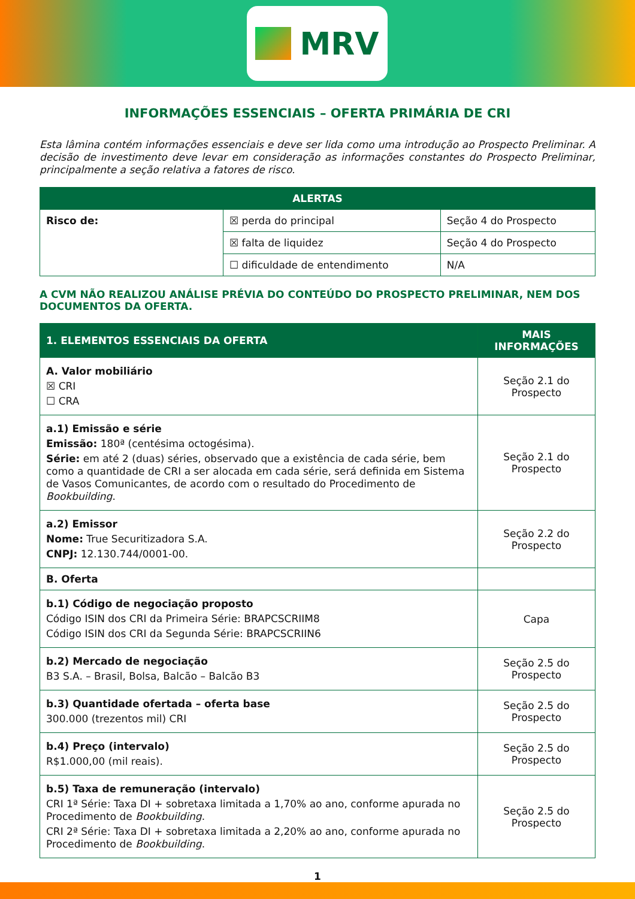MRV
INFORMAÇÕES ESSENCIAIS – OFERTA PRIMÁRIA DE CRI
Esta lâmina contém informações essenciais e deve ser lida como uma introdução ao Prospecto Preliminar. A decisão de investimento deve levar em consideração as informações constantes do Prospecto Preliminar, principalmente a seção relativa a fatores de risco.
| ALERTAS | | |
| --- | --- | --- |
| Risco de: | ☒ perda do principal | Seção 4 do Prospecto |
| | ☒ falta de liquidez | Seção 4 do Prospecto |
| | ☐ dificuldade de entendimento | N/A |
A CVM NÃO REALIZOU ANÁLISE PRÉVIA DO CONTEÚDO DO PROSPECTO PRELIMINAR, NEM DOS DOCUMENTOS DA OFERTA.
| 1. ELEMENTOS ESSENCIAIS DA OFERTA | MAIS INFORMAÇÕES |
| --- | --- |
| A. Valor mobiliário ☒ CRI ☐ CRA | Seção 2.1 do Prospecto |
| a.1) Emissão e série Emissão: 180ª (centésima octogésima). Série: em até 2 (duas) séries, observado que a existência de cada série, bem como a quantidade de CRI a ser alocada em cada série, será definida em Sistema de Vasos Comunicantes, de acordo com o resultado do Procedimento de Bookbuilding . | Seção 2.1 do Prospecto |
| a.2) Emissor Nome: True Securitizadora S.A. CNPJ: 12.130.744/0001-00. | Seção 2.2 do Prospecto |
| B. Oferta | |
| b.1) Código de negociação proposto Código ISIN dos CRI da Primeira Série: BRAPCSCRIIM8 Código ISIN dos CRI da Segunda Série: BRAPCSCRIIN6 | Capa |
| b.2) Mercado de negociação B3 S.A. – Brasil, Bolsa, Balcão – Balcão B3 | Seção 2.5 do Prospecto |
| b.3) Quantidade ofertada – oferta base 300.000 (trezentos mil) CRI | Seção 2.5 do Prospecto |
| b.4) Preço (intervalo) R$1.000,00 (mil reais). | Seção 2.5 do Prospecto |
| b.5) Taxa de remuneração (intervalo) CRI 1ª Série: Taxa DI + sobretaxa limitada a 1,70% ao ano, conforme apurada no Procedimento de Bookbuilding . CRI 2ª Série: Taxa DI + sobretaxa limitada a 2,20% ao ano, conforme apurada no Procedimento de Bookbuilding . | Seção 2.5 do Prospecto |
1